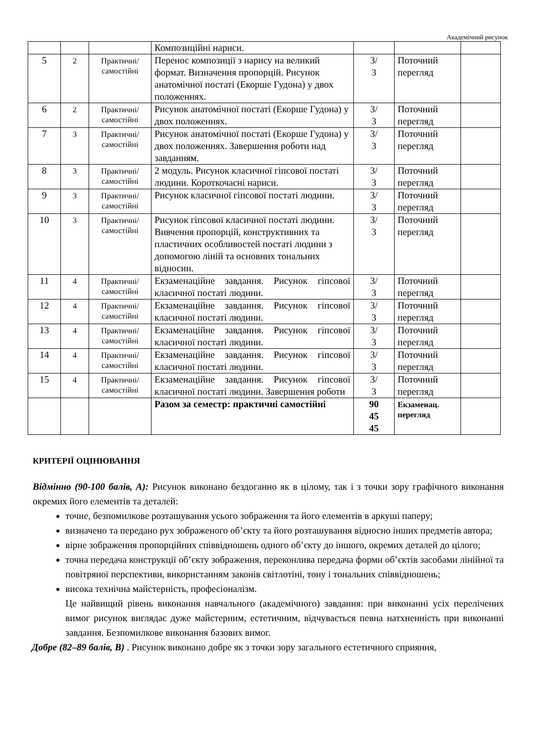Академічний рисунок
| | | | Композиційні нариси. | | | |
| 5 | 2 | Практичні/ самостійні | Перенос композиції з нарису на великий формат. Визначення пропорцій. Рисунок анатомічної постаті (Екорше Гудона) у двох положеннях. | 3/ 3 | Поточний перегляд | |
| 6 | 2 | Практичні/ самостійні | Рисунок анатомічної постаті (Екорше Гудона) у двох положеннях. | 3/ 3 | Поточний перегляд | |
| 7 | 3 | Практичні/ самостійні | Рисунок анатомічної постаті (Екорше Гудона) у двох положеннях. Завершення роботи над завданням. | 3/ 3 | Поточний перегляд | |
| 8 | 3 | Практичні/ самостійні | 2 модуль. Рисунок класичної гіпсової постаті людини. Короткочасні нариси. | 3/ 3 | Поточний перегляд | |
| 9 | 3 | Практичні/ самостійні | Рисунок класичної гіпсової постаті людини. | 3/ 3 | Поточний перегляд | |
| 10 | 3 | Практичні/ самостійні | Рисунок гіпсової класичної постаті людини. Вивчення пропорцій, конструктивних та пластичних особливостей постаті людини з допомогою ліній та основних тональних відносин. | 3/ 3 | Поточний перегляд | |
| 11 | 4 | Практичні/ самостійні | Екзаменаційне завдання. Рисунок гіпсової класичної постаті людини. | 3/ 3 | Поточний перегляд | |
| 12 | 4 | Практичні/ самостійні | Екзаменаційне завдання. Рисунок гіпсової класичної постаті людини. | 3/ 3 | Поточний перегляд | |
| 13 | 4 | Практичні/ самостійні | Екзаменаційне завдання. Рисунок гіпсової класичної постаті людини. | 3/ 3 | Поточний перегляд | |
| 14 | 4 | Практичні/ самостійні | Екзаменаційне завдання. Рисунок гіпсової класичної постаті людини. | 3/ 3 | Поточний перегляд | |
| 15 | 4 | Практичні/ самостійні | Екзаменаційне завдання. Рисунок гіпсової класичної постаті людини. Завершення роботи | 3/ 3 | Поточний перегляд | |
| | | | Разом за семестр: практичні самостійні | 90 45 45 | Екзаменац. перегляд | |
КРИТЕРІЇ ОЦІНЮВАННЯ
Відмінно (90-100 балів, А): Рисунок виконано бездоганно як в цілому, так і з точки зору графічного виконання окремих його елементів та деталей:
точне, безпомилкове розташування усього зображення та його елементів в аркуші паперу;
визначено та передано рух зображеного об’єкту та його розташування відносно інших предметів автора;
вірне зображення пропорційних співвідношень одного об’єкту до іншого, окремих деталей до цілого;
точна передача конструкції об’єкту зображення, переконлива передача форми об’єктів засобами лінійної та повітряної перспективи, використанням законів світлотіні, тону і тональних співвідношень;
висока технічна майстерність, професіоналізм.
Це найвищий рівень виконання навчального (академічного) завдання: при виконанні усіх перелічених вимог рисунок виглядає дуже майстерним, естетичним, відчувається певна натхненність при виконанні завдання. Безпомилкове виконання базових вимог.
Добре (82–89 балів, В) . Рисунок виконано добре як з точки зору загального естетичного сприяння,